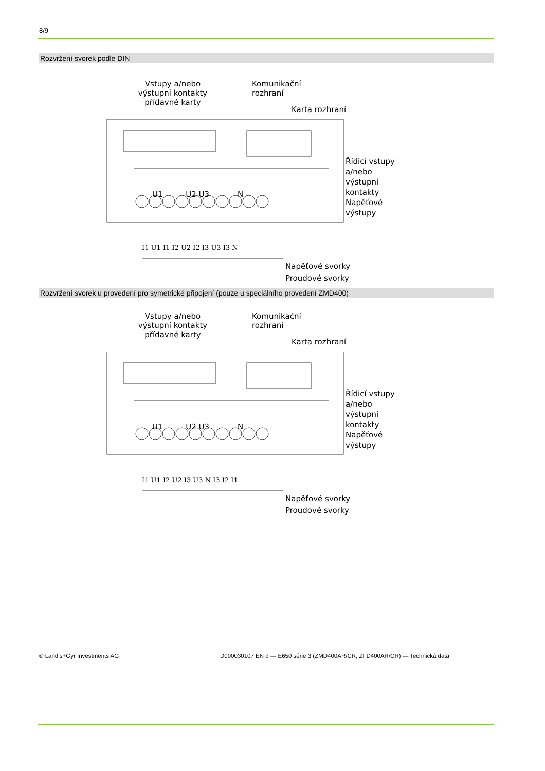8/9
Rozvržení svorek podle DIN
Vstupy a/nebo výstupní kontakty přídavné karty
Komunikační
rozhraní
Karta rozhraní
Řídicí vstupy
a/nebo
výstupní
kontakty
Napěťové
výstupy
U1 U2 U3 N
I1 U1 I1 I2 U2 I2 I3 U3 I3 N
Napěťové svorky
Proudové svorky
Rozvržení svorek u provedení pro symetrické připojení (pouze u speciálního provedení ZMD400)
Vstupy a/nebo výstupní kontakty přídavné karty
Komunikační
rozhraní
Karta rozhraní
Řídicí vstupy
a/nebo
výstupní
kontakty
Napěťové
výstupy
U1 U2 U3 N
I1 U1 I2 U2 I3 U3 N I3 I2 I1
Napěťové svorky
Proudové svorky
© Landis+Gyr Investments AG
D000030107 EN d — E650 série 3 (ZMD400AR/CR, ZFD400AR/CR) — Technická data